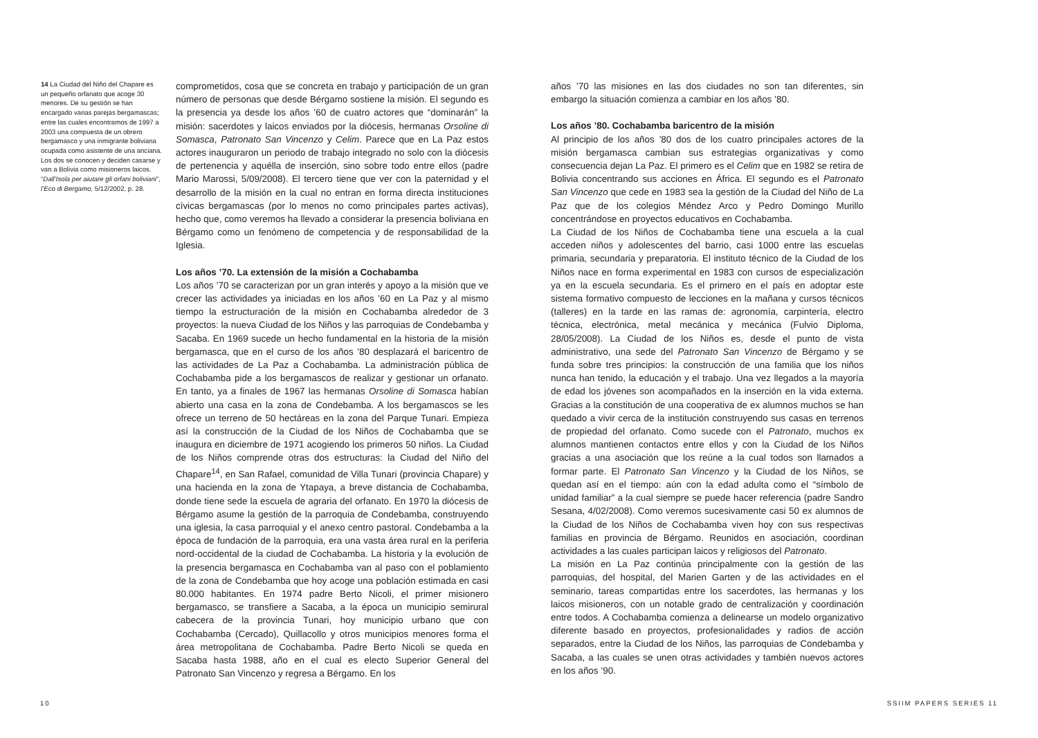14 La Ciudad del Niño del Chapare es un pequeño orfanato que acoge 30 menores. De su gestión se han encargado varias parejas bergamascas; entre las cuales encontramos de 1997 a 2003 una compuesta de un obrero bergamasco y una inmigrante boliviana ocupada como asistente de una anciana. Los dos se conocen y deciden casarse y van a Bolivia como misioneros laicos. “Dall’Isola per aiutare gli orfani boliviani”, l’Eco di Bergamo, 5/12/2002, p. 28.
comprometidos, cosa que se concreta en trabajo y participación de un gran número de personas que desde Bérgamo sostiene la misión. El segundo es la presencia ya desde los años ’60 de cuatro actores que “dominarán” la misión: sacerdotes y laicos enviados por la diócesis, hermanas Orsoline di Somasca, Patronato San Vincenzo y Celim. Parece que en La Paz estos actores inauguraron un periodo de trabajo integrado no solo con la diócesis de pertenencia y aquélla de inserción, sino sobre todo entre ellos (padre Mario Marossi, 5/09/2008). El tercero tiene que ver con la paternidad y el desarrollo de la misión en la cual no entran en forma directa instituciones cívicas bergamascas (por lo menos no como principales partes activas), hecho que, como veremos ha llevado a considerar la presencia boliviana en Bérgamo como un fenómeno de competencia y de responsabilidad de la Iglesia.
Los años ’70. La extensión de la misión a Cochabamba
Los años ’70 se caracterizan por un gran interés y apoyo a la misión que ve crecer las actividades ya iniciadas en los años ’60 en La Paz y al mismo tiempo la estructuración de la misión en Cochabamba alrededor de 3 proyectos: la nueva Ciudad de los Niños y las parroquias de Condebamba y Sacaba. En 1969 sucede un hecho fundamental en la historia de la misión bergamasca, que en el curso de los años ’80 desplazará el baricentro de las actividades de La Paz a Cochabamba. La administración pública de Cochabamba pide a los bergamascos de realizar y gestionar un orfanato. En tanto, ya a finales de 1967 las hermanas Orsoline di Somasca habían abierto una casa en la zona de Condebamba. A los bergamascos se les ofrece un terreno de 50 hectáreas en la zona del Parque Tunari. Empieza así la construcción de la Ciudad de los Niños de Cochabamba que se inaugura en diciembre de 1971 acogiendo los primeros 50 niños. La Ciudad de los Niños comprende otras dos estructuras: la Ciudad del Niño del Chapare<sup>14</sup>, en San Rafael, comunidad de Villa Tunari (provincia Chapare) y una hacienda en la zona de Ytapaya, a breve distancia de Cochabamba, donde tiene sede la escuela de agraria del orfanato. En 1970 la diócesis de Bérgamo asume la gestión de la parroquia de Condebamba, construyendo una iglesia, la casa parroquial y el anexo centro pastoral. Condebamba a la época de fundación de la parroquia, era una vasta área rural en la periferia nord-occidental de la ciudad de Cochabamba. La historia y la evolución de la presencia bergamasca en Cochabamba van al paso con el poblamiento de la zona de Condebamba que hoy acoge una población estimada en casi 80.000 habitantes. En 1974 padre Berto Nicoli, el primer misionero bergamasco, se transfiere a Sacaba, a la época un municipio semirural cabecera de la provincia Tunari, hoy municipio urbano que con Cochabamba (Cercado), Quillacollo y otros municipios menores forma el área metropolitana de Cochabamba. Padre Berto Nicoli se queda en Sacaba hasta 1988, año en el cual es electo Superior General del Patronato San Vincenzo y regresa a Bérgamo. En los
años ’70 las misiones en las dos ciudades no son tan diferentes, sin embargo la situación comienza a cambiar en los años ’80.
Los años ’80. Cochabamba baricentro de la misión
Al principio de los años ’80 dos de los cuatro principales actores de la misión bergamasca cambian sus estrategias organizativas y como consecuencia dejan La Paz. El primero es el Celim que en 1982 se retira de Bolivia concentrando sus acciones en África. El segundo es el Patronato San Vincenzo que cede en 1983 sea la gestión de la Ciudad del Niño de La Paz que de los colegios Méndez Arco y Pedro Domingo Murillo concentrándose en proyectos educativos en Cochabamba.
La Ciudad de los Niños de Cochabamba tiene una escuela a la cual acceden niños y adolescentes del barrio, casi 1000 entre las escuelas primaria, secundaria y preparatoria. El instituto técnico de la Ciudad de los Niños nace en forma experimental en 1983 con cursos de especialización ya en la escuela secundaria. Es el primero en el país en adoptar este sistema formativo compuesto de lecciones en la mañana y cursos técnicos (talleres) en la tarde en las ramas de: agronomía, carpintería, electro técnica, electrónica, metal mecánica y mecánica (Fulvio Diploma, 28/05/2008). La Ciudad de los Niños es, desde el punto de vista administrativo, una sede del Patronato San Vincenzo de Bérgamo y se funda sobre tres principios: la construcción de una familia que los niños nunca han tenido, la educación y el trabajo. Una vez llegados a la mayoría de edad los jóvenes son acompañados en la inserción en la vida externa. Gracias a la constitución de una cooperativa de ex alumnos muchos se han quedado a vivir cerca de la institución construyendo sus casas en terrenos de propiedad del orfanato. Como sucede con el Patronato, muchos ex alumnos mantienen contactos entre ellos y con la Ciudad de los Niños gracias a una asociación que los reúne a la cual todos son llamados a formar parte. El Patronato San Vincenzo y la Ciudad de los Niños, se quedan así en el tiempo: aún con la edad adulta como el “símbolo de unidad familiar” a la cual siempre se puede hacer referencia (padre Sandro Sesana, 4/02/2008). Como veremos sucesivamente casi 50 ex alumnos de la Ciudad de los Niños de Cochabamba viven hoy con sus respectivas familias en provincia de Bérgamo. Reunidos en asociación, coordinan actividades a las cuales participan laicos y religiosos del Patronato.
La misión en La Paz continúa principalmente con la gestión de las parroquias, del hospital, del Marien Garten y de las actividades en el seminario, tareas compartidas entre los sacerdotes, las hermanas y los laicos misioneros, con un notable grado de centralización y coordinación entre todos. A Cochabamba comienza a delinearse un modelo organizativo diferente basado en proyectos, profesionalidades y radios de acción separados, entre la Ciudad de los Niños, las parroquias de Condebamba y Sacaba, a las cuales se unen otras actividades y también nuevos actores en los años ’90.
10 SSIIM PAPERS SERIES 11